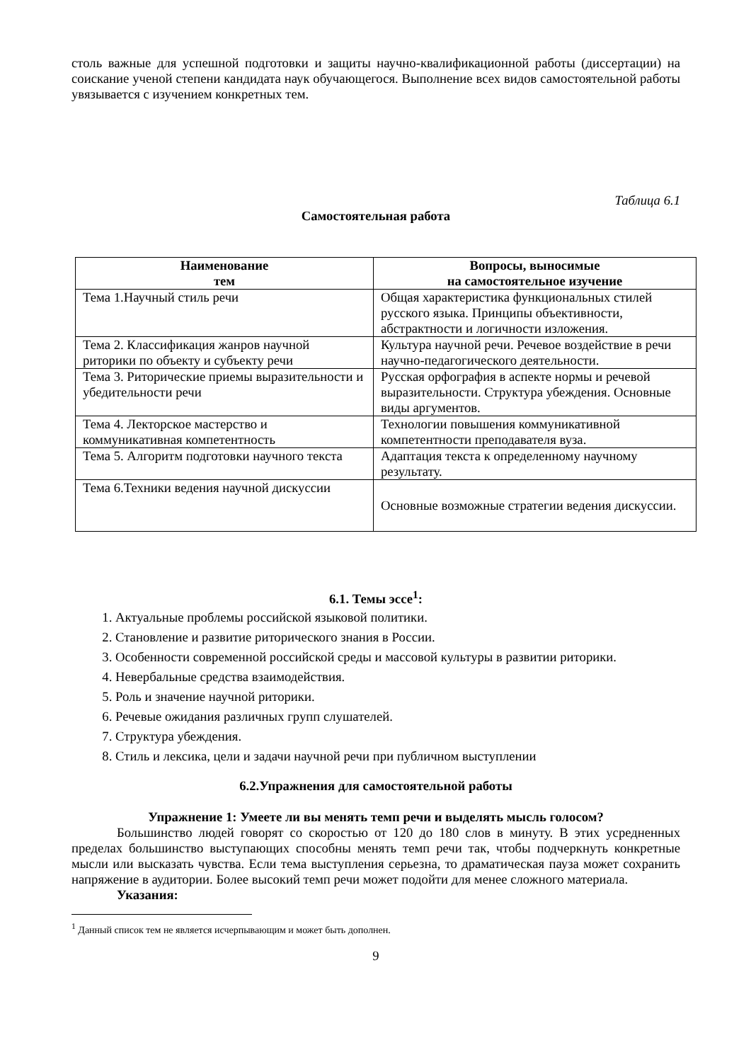столь важные для успешной подготовки и защиты научно-квалификационной работы (диссертации) на соискание ученой степени кандидата наук обучающегося. Выполнение всех видов самостоятельной работы увязывается с изучением конкретных тем.
Таблица 6.1
Самостоятельная работа
| Наименование тем | Вопросы, выносимые на самостоятельное изучение |
| --- | --- |
| Тема 1.Научный стиль речи | Общая характеристика функциональных стилей русского языка. Принципы объективности, абстрактности и логичности изложения. |
| Тема 2. Классификация жанров научной риторики по объекту и субъекту речи | Культура научной речи. Речевое воздействие в речи научно-педагогического деятельности. |
| Тема 3. Риторические приемы выразительности и убедительности речи | Русская орфография в аспекте нормы и речевой выразительности. Структура убеждения. Основные виды аргументов. |
| Тема 4. Лекторское мастерство и коммуникативная компетентность | Технологии повышения коммуникативной компетентности преподавателя вуза. |
| Тема 5. Алгоритм подготовки научного текста | Адаптация текста к определенному научному результату. |
| Тема 6.Техники ведения научной дискуссии | Основные возможные стратегии ведения дискуссии. |
6.1. Темы эссе<sup>1</sup>:
1. Актуальные проблемы российской языковой политики.
2. Становление и развитие риторического знания в России.
3. Особенности современной российской среды и массовой культуры в развитии риторики.
4. Невербальные средства взаимодействия.
5. Роль и значение научной риторики.
6. Речевые ожидания различных групп слушателей.
7. Структура убеждения.
8. Стиль и лексика, цели и задачи научной речи при публичном выступлении
6.2.Упражнения для самостоятельной работы
Упражнение 1: Умеете ли вы менять темп речи и выделять мысль голосом?
Большинство людей говорят со скоростью от 120 до 180 слов в минуту. В этих усредненных пределах большинство выступающих способны менять темп речи так, чтобы подчеркнуть конкретные мысли или высказать чувства. Если тема выступления серьезна, то драматическая пауза может сохранить напряжение в аудитории. Более высокий темп речи может подойти для менее сложного материала.
Указания:
<sup>1</sup> Данный список тем не является исчерпывающим и может быть дополнен.
9